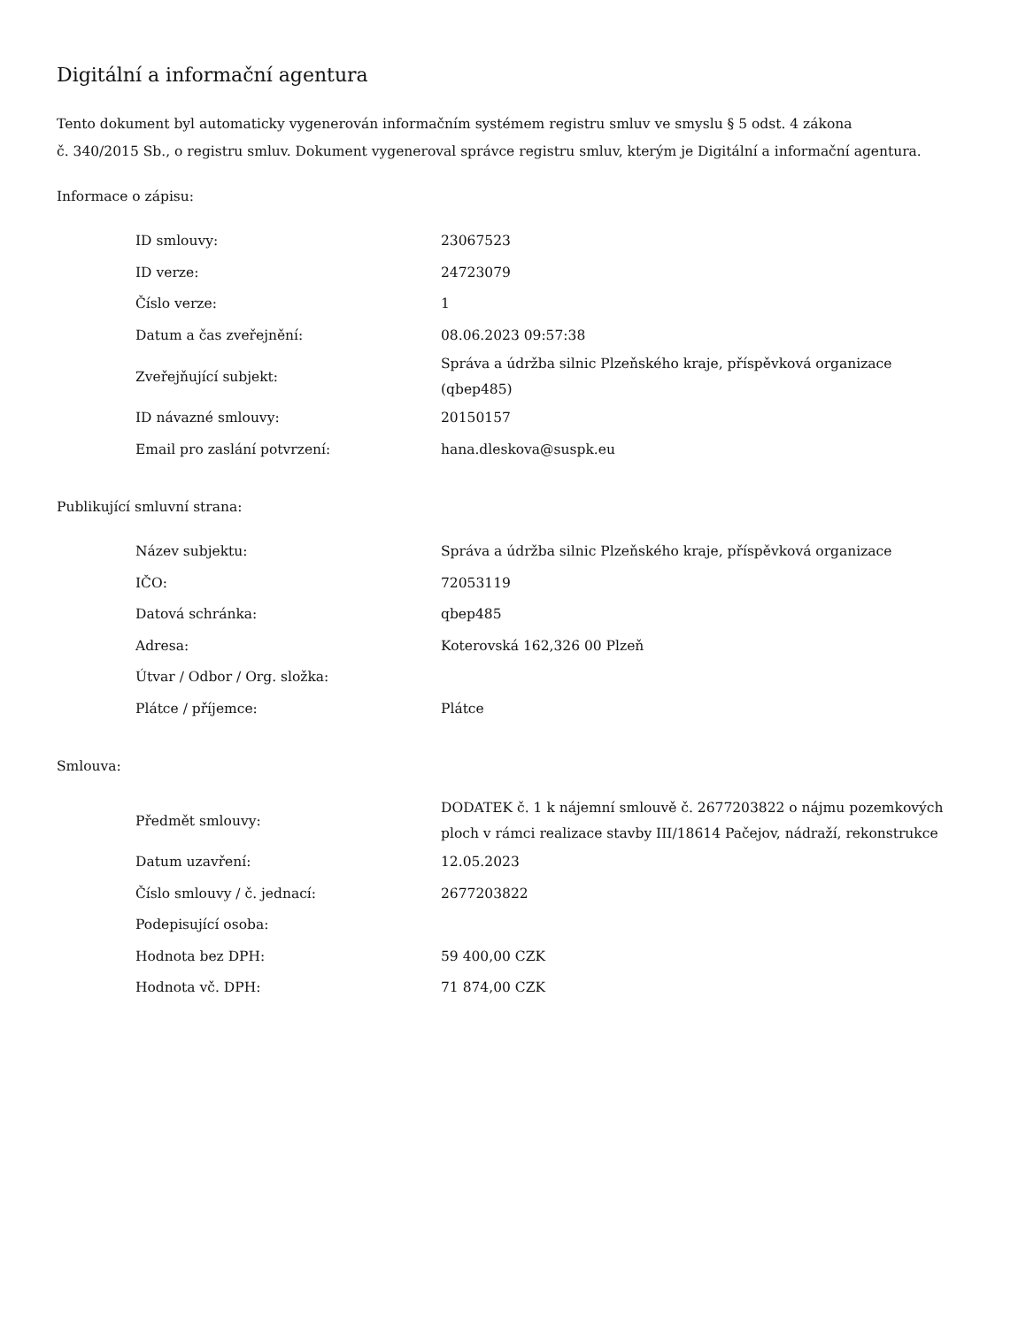Digitální a informační agentura
Tento dokument byl automaticky vygenerován informačním systémem registru smluv ve smyslu § 5 odst. 4 zákona
č. 340/2015 Sb., o registru smluv. Dokument vygeneroval správce registru smluv, kterým je Digitální a informační agentura.
Informace o zápisu:
| ID smlouvy: | 23067523 |
| ID verze: | 24723079 |
| Číslo verze: | 1 |
| Datum a čas zveřejnění: | 08.06.2023 09:57:38 |
| Zveřejňující subjekt: | Správa a údržba silnic Plzeňského kraje, příspěvková organizace (qbep485) |
| ID návazné smlouvy: | 20150157 |
| Email pro zaslání potvrzení: | hana.dleskova@suspk.eu |
Publikující smluvní strana:
| Název subjektu: | Správa a údržba silnic Plzeňského kraje, příspěvková organizace |
| IČO: | 72053119 |
| Datová schránka: | qbep485 |
| Adresa: | Koterovská 162,326 00 Plzeň |
| Útvar / Odbor / Org. složka: | |
| Plátce / příjemce: | Plátce |
Smlouva:
| Předmět smlouvy: | DODATEK č. 1 k nájemní smlouvě č. 2677203822 o nájmu pozemkových ploch v rámci realizace stavby III/18614 Pačejov, nádraží, rekonstrukce |
| Datum uzavření: | 12.05.2023 |
| Číslo smlouvy / č. jednací: | 2677203822 |
| Podepisující osoba: | |
| Hodnota bez DPH: | 59 400,00 CZK |
| Hodnota vč. DPH: | 71 874,00 CZK |